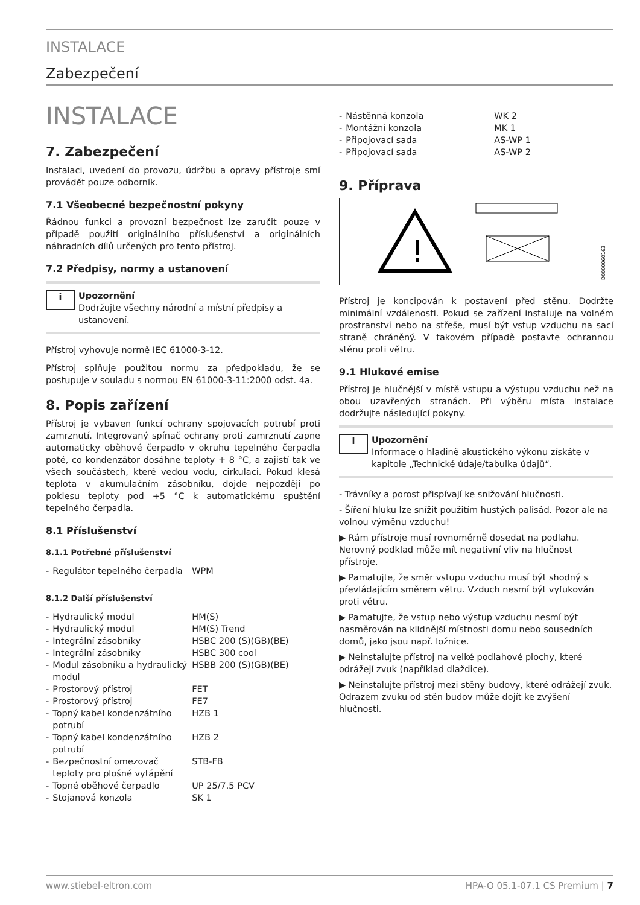INSTALACE
Zabezpečení
INSTALACE
7. Zabezpečení
Instalaci, uvedení do provozu, údržbu a opravy přístroje smí provádět pouze odborník.
7.1 Všeobecné bezpečnostní pokyny
Řádnou funkci a provozní bezpečnost lze zaručit pouze v případě použití originálního příslušenství a originálních náhradních dílů určených pro tento přístroj.
7.2 Předpisy, normy a ustanovení
i
Upozornění
Dodržujte všechny národní a místní předpisy a ustanovení.
Přístroj vyhovuje normě IEC 61000-3-12.
Přístroj splňuje použitou normu za předpokladu, že se postupuje v souladu s normou EN 61000-3-11:2000 odst. 4a.
8. Popis zařízení
Přístroj je vybaven funkcí ochrany spojovacích potrubí proti zamrznutí. Integrovaný spínač ochrany proti zamrznutí zapne automaticky oběhové čerpadlo v okruhu tepelného čerpadla poté, co kondenzátor dosáhne teploty + 8 °C, a zajistí tak ve všech součástech, které vedou vodu, cirkulaci. Pokud klesá teplota v akumulačním zásobníku, dojde nejpozději po poklesu teploty pod +5 °C k automatickému spuštění tepelného čerpadla.
8.1 Příslušenství
8.1.1 Potřebné příslušenství
| - | Regulátor tepelného čerpadla | WPM |
8.1.2 Další příslušenství
| - | Hydraulický modul | HM(S) |
| - | Hydraulický modul | HM(S) Trend |
| - | Integrální zásobníky | HSBC 200 (S)(GB)(BE) |
| - | Integrální zásobníky | HSBC 300 cool |
| - | Modul zásobníku a hydraulický modul | HSBB 200 (S)(GB)(BE) |
| - | Prostorový přístroj | FET |
| - | Prostorový přístroj | FE7 |
| - | Topný kabel kondenzátního potrubí | HZB 1 |
| - | Topný kabel kondenzátního potrubí | HZB 2 |
| - | Bezpečnostní omezovač teploty pro plošné vytápění | STB-FB |
| - | Topné oběhové čerpadlo | UP 25/7.5 PCV |
| - | Stojanová konzola | SK 1 |
| - | Nástěnná konzola | WK 2 |
| - | Montážní konzola | MK 1 |
| - | Připojovací sada | AS-WP 1 |
| - | Připojovací sada | AS-WP 2 |
9. Příprava
!
D0000060163
Přístroj je koncipován k postavení před stěnu. Dodržte minimální vzdálenosti. Pokud se zařízení instaluje na volném prostranství nebo na střeše, musí být vstup vzduchu na sací straně chráněný. V takovém případě postavte ochrannou stěnu proti větru.
9.1 Hlukové emise
Přístroj je hlučnější v místě vstupu a výstupu vzduchu než na obou uzavřených stranách. Při výběru místa instalace dodržujte následující pokyny.
i
Upozornění
Informace o hladině akustického výkonu získáte v kapitole „Technické údaje/tabulka údajů“.
- Trávníky a porost přispívají ke snižování hlučnosti.
- Šíření hluku lze snížit použitím hustých palisád. Pozor ale na volnou výměnu vzduchu!
▶ Rám přístroje musí rovnoměrně dosedat na podlahu. Nerovný podklad může mít negativní vliv na hlučnost přístroje.
▶ Pamatujte, že směr vstupu vzduchu musí být shodný s převládajícím směrem větru. Vzduch nesmí být vyfukován proti větru.
▶ Pamatujte, že vstup nebo výstup vzduchu nesmí být nasměrován na klidnější místnosti domu nebo sousedních domů, jako jsou např. ložnice.
▶ Neinstalujte přístroj na velké podlahové plochy, které odrážejí zvuk (například dlaždice).
▶ Neinstalujte přístroj mezi stěny budovy, které odrážejí zvuk. Odrazem zvuku od stěn budov může dojít ke zvýšení hlučnosti.
www.stiebel-eltron.com HPA-O 05.1-07.1 CS Premium | 7